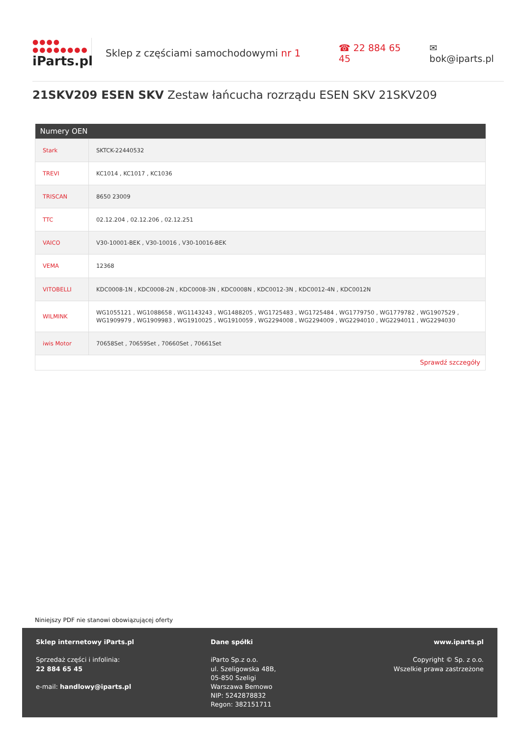●●●●
●●●●●●●●
iParts.pl
Sklep z częściami samochodowymi nr 1 ☎ 22 884 65 45 ✉ bok@iparts.pl
21SKV209 ESEN SKV Zestaw łańcucha rozrządu ESEN SKV 21SKV209
| Numery OEN | |
| --- | --- |
| Stark | SKTCK-22440532 |
| TREVI | KC1014 , KC1017 , KC1036 |
| TRISCAN | 8650 23009 |
| TTC | 02.12.204 , 02.12.206 , 02.12.251 |
| VAICO | V30-10001-BEK , V30-10016 , V30-10016-BEK |
| VEMA | 12368 |
| VITOBELLI | KDC0008-1N , KDC0008-2N , KDC0008-3N , KDC0008N , KDC0012-3N , KDC0012-4N , KDC0012N |
| WILMINK | WG1055121 , WG1088658 , WG1143243 , WG1488205 , WG1725483 , WG1725484 , WG1779750 , WG1779782 , WG1907529 , WG1909979 , WG1909983 , WG1910025 , WG1910059 , WG2294008 , WG2294009 , WG2294010 , WG2294011 , WG2294030 |
| iwis Motor | 70658Set , 70659Set , 70660Set , 70661Set |
| Sprawdź szczegóły | |
Niniejszy PDF nie stanowi obowiązującej oferty
Sklep internetowy iParts.pl
Sprzedaż części i infolinia:
22 884 65 45
e-mail: handlowy@iparts.pl
Dane spółki
iParto Sp.z o.o.
ul. Szeligowska 48B,
05-850 Szeligi
Warszawa Bemowo
NIP: 5242878832
Regon: 382151711
www.iparts.pl
Copyright © Sp. z o.o.
Wszelkie prawa zastrzeżone